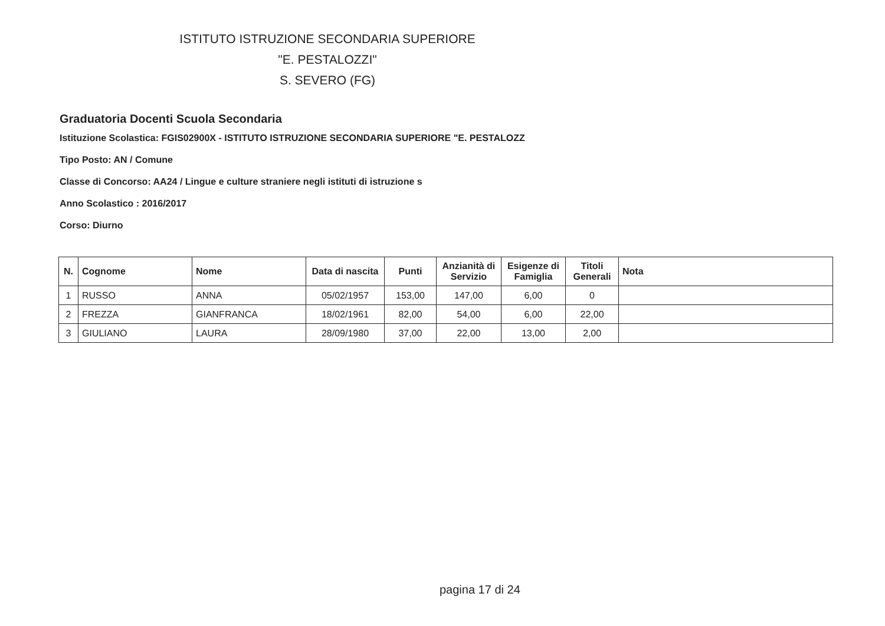ISTITUTO ISTRUZIONE SECONDARIA SUPERIORE
"E. PESTALOZZI"
S. SEVERO (FG)
Graduatoria Docenti Scuola Secondaria
Istituzione Scolastica: FGIS02900X - ISTITUTO ISTRUZIONE SECONDARIA SUPERIORE "E. PESTALOZZ
Tipo Posto: AN / Comune
Classe di Concorso: AA24 / Lingue e culture straniere negli istituti di istruzione s
Anno Scolastico : 2016/2017
Corso: Diurno
| N. | Cognome | Nome | Data di nascita | Punti | Anzianità di Servizio | Esigenze di Famiglia | Titoli Generali | Nota |
| --- | --- | --- | --- | --- | --- | --- | --- | --- |
| 1 | RUSSO | ANNA | 05/02/1957 | 153,00 | 147,00 | 6,00 | 0 | |
| 2 | FREZZA | GIANFRANCA | 18/02/1961 | 82,00 | 54,00 | 6,00 | 22,00 | |
| 3 | GIULIANO | LAURA | 28/09/1980 | 37,00 | 22,00 | 13,00 | 2,00 | |
pagina 17 di 24